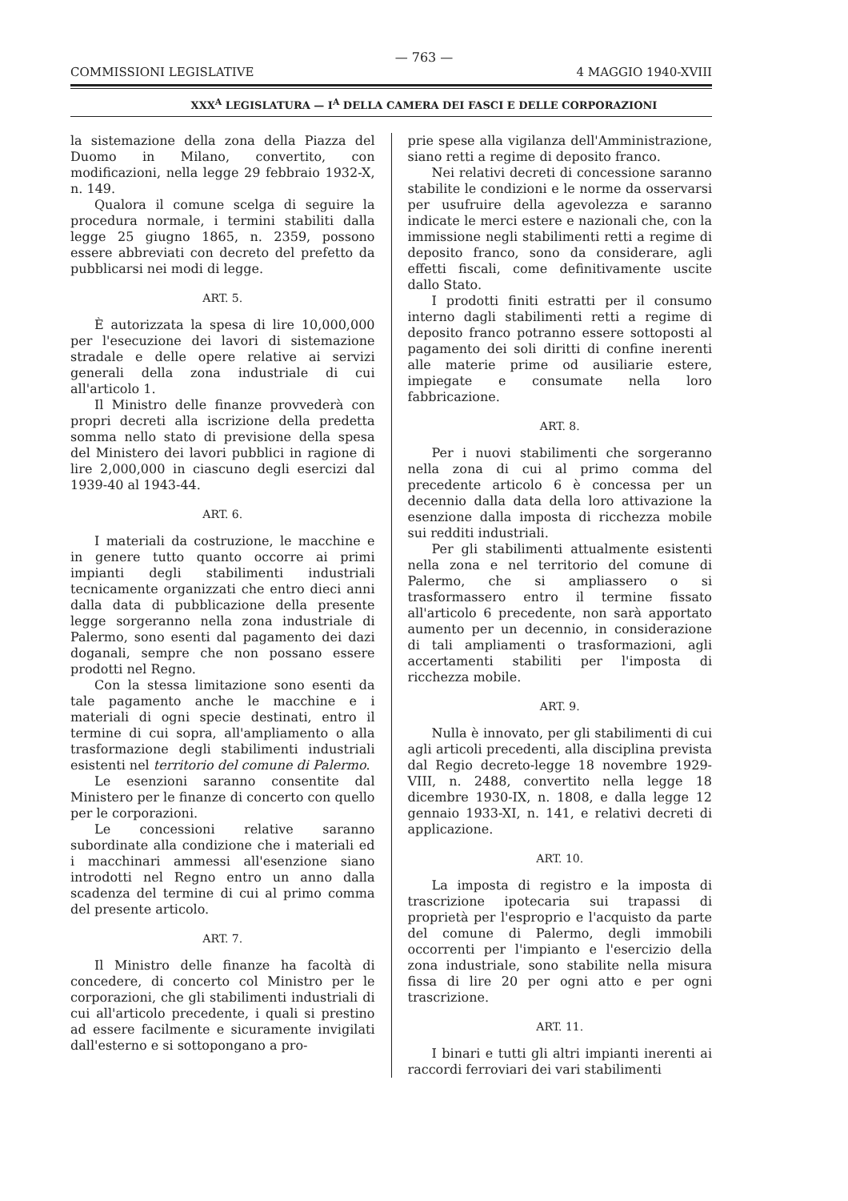— 763 —
COMMISSIONI LEGISLATIVE 4 MAGGIO 1940-XVIII
XXX<sup>A</sup> LEGISLATURA — I<sup>A</sup> DELLA CAMERA DEI FASCI E DELLE CORPORAZIONI
la sistemazione della zona della Piazza del Duomo in Milano, convertito, con modificazioni, nella legge 29 febbraio 1932-X, n. 149.
Qualora il comune scelga di seguire la procedura normale, i termini stabiliti dalla legge 25 giugno 1865, n. 2359, possono essere abbreviati con decreto del prefetto da pubblicarsi nei modi di legge.
ART. 5.
È autorizzata la spesa di lire 10,000,000 per l'esecuzione dei lavori di sistemazione stradale e delle opere relative ai servizi generali della zona industriale di cui all'articolo 1.
Il Ministro delle finanze provvederà con propri decreti alla iscrizione della predetta somma nello stato di previsione della spesa del Ministero dei lavori pubblici in ragione di lire 2,000,000 in ciascuno degli esercizi dal 1939-40 al 1943-44.
ART. 6.
I materiali da costruzione, le macchine e in genere tutto quanto occorre ai primi impianti degli stabilimenti industriali tecnicamente organizzati che entro dieci anni dalla data di pubblicazione della presente legge sorgeranno nella zona industriale di Palermo, sono esenti dal pagamento dei dazi doganali, sempre che non possano essere prodotti nel Regno.
Con la stessa limitazione sono esenti da tale pagamento anche le macchine e i materiali di ogni specie destinati, entro il termine di cui sopra, all'ampliamento o alla trasformazione degli stabilimenti industriali esistenti nel territorio del comune di Palermo.
Le esenzioni saranno consentite dal Ministero per le finanze di concerto con quello per le corporazioni.
Le concessioni relative saranno subordinate alla condizione che i materiali ed i macchinari ammessi all'esenzione siano introdotti nel Regno entro un anno dalla scadenza del termine di cui al primo comma del presente articolo.
ART. 7.
Il Ministro delle finanze ha facoltà di concedere, di concerto col Ministro per le corporazioni, che gli stabilimenti industriali di cui all'articolo precedente, i quali si prestino ad essere facilmente e sicuramente invigilati dall'esterno e si sottopongano a pro-
prie spese alla vigilanza dell'Amministrazione, siano retti a regime di deposito franco.
Nei relativi decreti di concessione saranno stabilite le condizioni e le norme da osservarsi per usufruire della agevolezza e saranno indicate le merci estere e nazionali che, con la immissione negli stabilimenti retti a regime di deposito franco, sono da considerare, agli effetti fiscali, come definitivamente uscite dallo Stato.
I prodotti finiti estratti per il consumo interno dagli stabilimenti retti a regime di deposito franco potranno essere sottoposti al pagamento dei soli diritti di confine inerenti alle materie prime od ausiliarie estere, impiegate e consumate nella loro fabbricazione.
ART. 8.
Per i nuovi stabilimenti che sorgeranno nella zona di cui al primo comma del precedente articolo 6 è concessa per un decennio dalla data della loro attivazione la esenzione dalla imposta di ricchezza mobile sui redditi industriali.
Per gli stabilimenti attualmente esistenti nella zona e nel territorio del comune di Palermo, che si ampliassero o si trasformassero entro il termine fissato all'articolo 6 precedente, non sarà apportato aumento per un decennio, in considerazione di tali ampliamenti o trasformazioni, agli accertamenti stabiliti per l'imposta di ricchezza mobile.
ART. 9.
Nulla è innovato, per gli stabilimenti di cui agli articoli precedenti, alla disciplina prevista dal Regio decreto-legge 18 novembre 1929-VIII, n. 2488, convertito nella legge 18 dicembre 1930-IX, n. 1808, e dalla legge 12 gennaio 1933-XI, n. 141, e relativi decreti di applicazione.
ART. 10.
La imposta di registro e la imposta di trascrizione ipotecaria sui trapassi di proprietà per l'esproprio e l'acquisto da parte del comune di Palermo, degli immobili occorrenti per l'impianto e l'esercizio della zona industriale, sono stabilite nella misura fissa di lire 20 per ogni atto e per ogni trascrizione.
ART. 11.
I binari e tutti gli altri impianti inerenti ai raccordi ferroviari dei vari stabilimenti